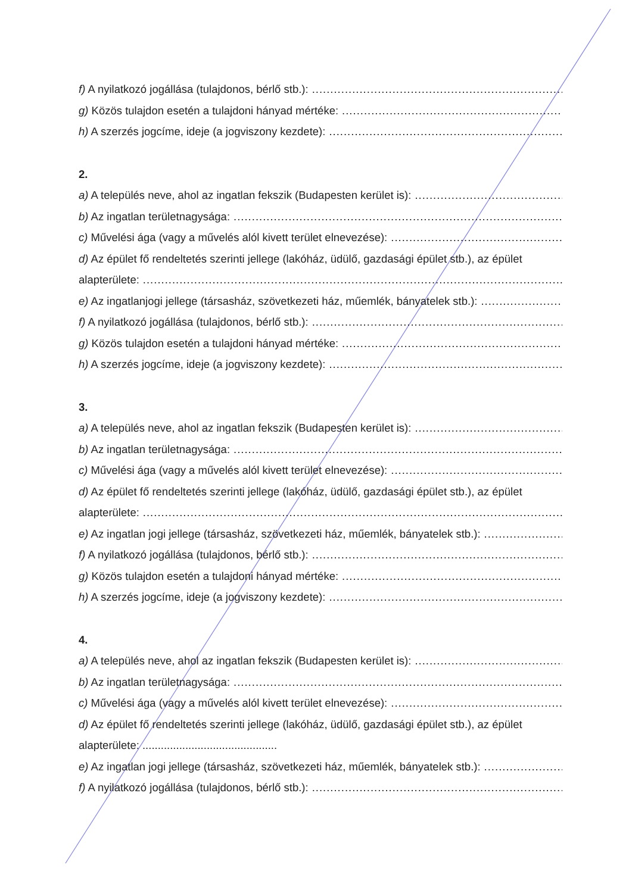f) A nyilatkozó jogállása (tulajdonos, bérlő stb.):......................................................................................................
g) Közös tulajdon esetén a tulajdoni hányad mértéke:......................................................................................................
h) A szerzés jogcíme, ideje (a jogviszony kezdete):......................................................................................................
2.
a) A település neve, ahol az ingatlan fekszik (Budapesten kerület is):......................................................................................................
b) Az ingatlan területnagysága:......................................................................................................
c) Művelési ága (vagy a művelés alól kivett terület elnevezése):......................................................................................................
d) Az épület fő rendeltetés szerinti jellege (lakóház, üdülő, gazdasági épület stb.), az épület
alapterülete:............................................................................................................................................
e) Az ingatlanjogi jellege (társasház, szövetkezeti ház, műemlék, bányatelek stb.):......................................................................................................
f) A nyilatkozó jogállása (tulajdonos, bérlő stb.):......................................................................................................
g) Közös tulajdon esetén a tulajdoni hányad mértéke:......................................................................................................
h) A szerzés jogcíme, ideje (a jogviszony kezdete):......................................................................................................
3.
a) A település neve, ahol az ingatlan fekszik (Budapesten kerület is):......................................................................................................
b) Az ingatlan területnagysága:......................................................................................................
c) Művelési ága (vagy a művelés alól kivett terület elnevezése):......................................................................................................
d) Az épület fő rendeltetés szerinti jellege (lakóház, üdülő, gazdasági épület stb.), az épület
alapterülete:............................................................................................................................................
e) Az ingatlan jogi jellege (társasház, szövetkezeti ház, műemlék, bányatelek stb.):......................................................................................................
f) A nyilatkozó jogállása (tulajdonos, bérlő stb.):......................................................................................................
g) Közös tulajdon esetén a tulajdoni hányad mértéke:......................................................................................................
h) A szerzés jogcíme, ideje (a jogviszony kezdete):......................................................................................................
4.
a) A település neve, ahol az ingatlan fekszik (Budapesten kerület is):......................................................................................................
b) Az ingatlan területnagysága:......................................................................................................
c) Művelési ága (vagy a művelés alól kivett terület elnevezése):......................................................................................................
d) Az épület fő rendeltetés szerinti jellege (lakóház, üdülő, gazdasági épület stb.), az épület
alapterülete: ............................................
e) Az ingatlan jogi jellege (társasház, szövetkezeti ház, műemlék, bányatelek stb.):......................................................................................................
f) A nyilatkozó jogállása (tulajdonos, bérlő stb.):......................................................................................................